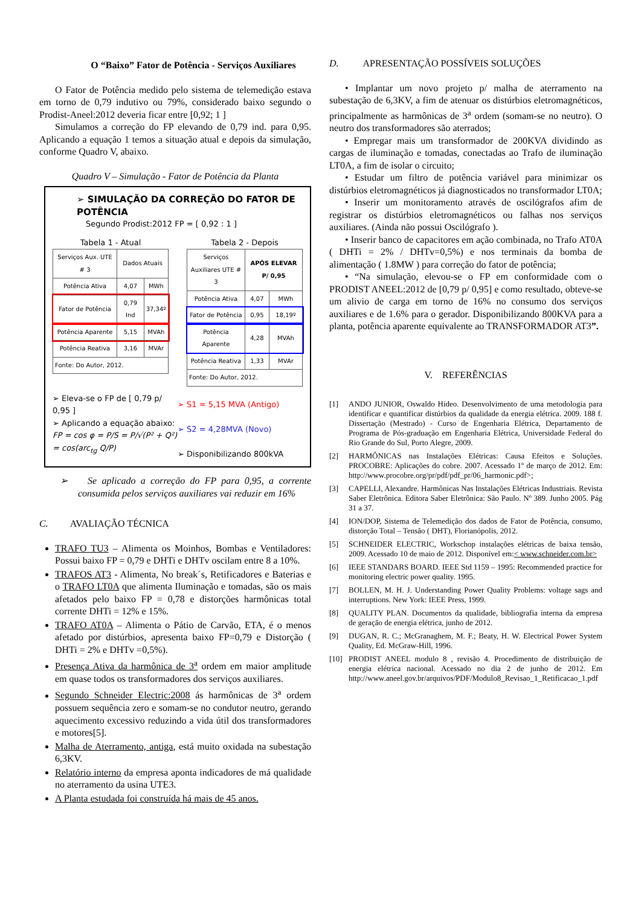O “Baixo” Fator de Potência - Serviços Auxiliares
O Fator de Potência medido pelo sistema de telemedição estava em torno de 0,79 indutivo ou 79%, considerado baixo segundo o Prodist-Aneel:2012 deveria ficar entre [0,92; 1 ]
Simulamos a correção do FP elevando de 0,79 ind. para 0,95. Aplicando a equação 1 temos a situação atual e depois da simulação, conforme Quadro V, abaixo.
Quadro V – Simulação - Fator de Potência da Planta
➢ SIMULAÇÃO DA CORREÇÃO DO FATOR DE POTÊNCIA
Segundo Prodist:2012 FP = [ 0,92 : 1 ]
Tabela 1 - Atual
| Serviços Aux. UTE # 3 | Dados Atuais | |
| --- | --- | --- |
| Potência Ativa | 4,07 | MWh |
| Fator de Potência | 0,79 Ind | 37,34º |
| Potência Aparente | 5,15 | MVAh |
| Potência Reativa | 3,16 | MVAr |
| Fonte: Do Autor, 2012. | | |
Tabela 2 - Depois
| Serviços Auxiliares UTE # 3 | APÓS ELEVAR P/ 0,95 | |
| --- | --- | --- |
| Potência Ativa | 4,07 | MWh |
| Fator de Potência | 0,95 | 18,19º |
| Potência Aparente | 4,28 | MVAh |
| Potência Reativa | 1,33 | MVAr |
| Fonte: Do Autor, 2012. | | |
➢ Eleva-se o FP de [ 0,79 p/ 0,95 ]
➢ Aplicando a equação abaixo:
FP = cos φ = P/S = P/√(P² + Q²) = cos(arc<sub>tg</sub> Q/P)
➢ S1 = 5,15 MVA (Antigo)
➢ S2 = 4,28MVA (Novo)
➢ Disponibilizando 800kVA
➢ Se aplicado a correção do FP para 0,95, a corrente consumida pelos serviços auxiliares vai reduzir em 16%
C. AVALIAÇÃO TÉCNICA
TRAFO TU3 – Alimenta os Moinhos, Bombas e Ventiladores: Possui baixo FP = 0,79 e DHTi e DHTv oscilam entre 8 a 10%.
TRAFOS AT3 - Alimenta, No break´s, Retificadores e Baterias e o TRAFO LT0A que alimenta Iluminação e tomadas, são os mais afetados pelo baixo FP = 0,78 e distorções harmônicas total corrente DHTi = 12% e 15%.
TRAFO AT0A – Alimenta o Pátio de Carvão, ETA, é o menos afetado por distúrbios, apresenta baixo FP=0,79 e Distorção ( DHTi = 2% e DHTv =0,5%).
Presença Ativa da harmônica de 3<sup>a</sup> ordem em maior amplitude em quase todos os transformadores dos serviços auxiliares.
Segundo Schneider Electric:2008 ás harmônicas de 3<sup>a</sup> ordem possuem sequência zero e somam-se no condutor neutro, gerando aquecimento excessivo reduzindo a vida útil dos transformadores e motores[5].
Malha de Aterramento, antiga, está muito oxidada na subestação 6,3KV.
Relatório interno da empresa aponta indicadores de má qualidade no aterramento da usina UTE3.
A Planta estudada foi construída há mais de 45 anos.
D. APRESENTAÇÃO POSSÍVEIS SOLUÇÕES
• Implantar um novo projeto p/ malha de aterramento na subestação de 6,3KV, a fim de atenuar os distúrbios eletromagnéticos, principalmente as harmônicas de 3<sup>a</sup> ordem (somam-se no neutro). O neutro dos transformadores são aterrados;
• Empregar mais um transformador de 200KVA dividindo as cargas de iluminação e tomadas, conectadas ao Trafo de iluminação LT0A, a fim de isolar o circuito;
• Estudar um filtro de potência variável para minimizar os distúrbios eletromagnéticos já diagnosticados no transformador LT0A;
• Inserir um monitoramento através de oscilógrafos afim de registrar os distúrbios eletromagnéticos ou falhas nos serviços auxiliares. (Ainda não possui Oscilógrafo ).
• Inserir banco de capacitores em ação combinada, no Trafo AT0A ( DHTi = 2% / DHTv=0,5%) e nos terminais da bomba de alimentação ( 1.8MW ) para correção do fator de potência;
• “Na simulação, elevou-se o FP em conformidade com o PRODIST ANEEL:2012 de [0,79 p/ 0,95] e como resultado, obteve-se um alivio de carga em torno de 16% no consumo dos serviços auxiliares e de 1.6% para o gerador. Disponibilizando 800KVA para a planta, potência aparente equivalente ao TRANSFORMADOR AT3”.
V. REFERÊNCIAS
[1] ANDO JUNIOR, Oswaldo Hideo. Desenvolvimento de uma metodologia para identificar e quantificar distúrbios da qualidade da energia elétrica. 2009. 188 f. Dissertação (Mestrado) - Curso de Engenharia Elétrica, Departamento de Programa de Pós-graduação em Engenharia Elétrica, Universidade Federal do Rio Grande do Sul, Porto Alegre, 2009.
[2] HARMÔNICAS nas Instalações Elétricas: Causa Efeitos e Soluções. PROCOBRE: Aplicações do cobre. 2007. Acessado 1º de março de 2012. Em: http://www.procobre.org/pr/pdf/pdf_pr/06_harmonic.pdf>;
[3] CAPELLI, Alexandre. Harmônicas Nas Instalações Elétricas Industriais. Revista Saber Eletrônica. Editora Saber Eletrônica: São Paulo. Nº 389. Junho 2005. Pág 31 a 37.
[4] ION/DOP, Sistema de Telemedição dos dados de Fator de Potência, consumo, distorção Total – Tensão ( DHT), Florianópolis, 2012.
[5] SCHNEIDER ELECTRIC, Workschop instalações elétricas de baixa tensão, 2009. Acessado 10 de maio de 2012. Disponível em:< www.schneider.com.br>
[6] IEEE STANDARS BOARD. IEEE Std 1159 – 1995: Recommended practice for monitoring electric power quality. 1995.
[7] BOLLEN, M. H. J. Understanding Power Quality Problems: voltage sags and interruptions. New York: IEEE Press, 1999.
[8] QUALITY PLAN. Documentos da qualidade, bibliografia interna da empresa de geração de energia elétrica, junho de 2012.
[9] DUGAN, R. C.; McGranaghem, M. F.; Beaty, H. W. Electrical Power System Quality, Ed. McGraw-Hill, 1996.
[10] PRODIST ANEEL modulo 8 , revisão 4. Procedimento de distribuição de energia elétrica nacional. Acessado no dia 2 de junho de 2012. Em http://www.aneel.gov.br/arquivos/PDF/Modulo8_Revisao_1_Retificacao_1.pdf